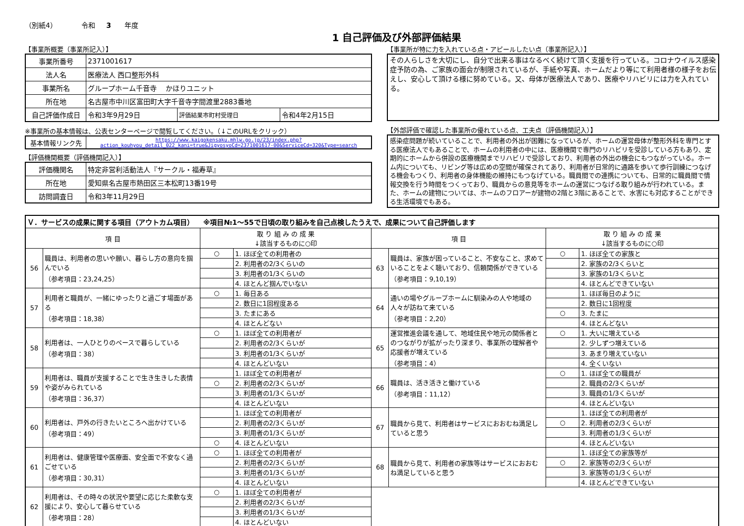（別紙4） 令和 3 年度
1 自己評価及び外部評価結果
【事業所概要（事業所記入）】
| 事業所番号 | 2371001617 | | |
| 法人名 | 医療法人 西口整形外科 | | |
| 事業所名 | グループホーム千音寺 かほりユニット | | |
| 所在地 | 名古屋市中川区富田町大字千音寺字間渡里2883番地 | | |
| 自己評価作成日 | 令和3年9月29日 | 評価結果市町村受理日 | 令和4年2月15日 |
※事業所の基本情報は、公表センターページで閲覧してください。（↓このURLをクリック）
| 基本情報リンク先 | https://www.kaigokensaku.mhlw.go.jp/23/index.php?action_kouhyou_detail_022_kani=true&JigyosyoCd=2371001617-00&ServiceCd=320&Type=search |
【評価機関概要（評価機関記入）】
| 評価機関名 | 特定非営利活動法人『サークル・福寿草』 |
| 所在地 | 愛知県名古屋市熱田区三本松町13番19号 |
| 訪問調査日 | 令和3年11月29日 |
【事業所が特に力を入れている点・アピールしたい点（事業所記入）】
その人らしさを大切にし、自分で出来る事はなるべく続けて頂く支援を行っている。コロナウイルス感染症予防の為、ご家族の面会が制限されているが、手紙や写真、ホームだより等にて利用者様の様子をお伝えし、安心して頂ける様に努めている。又、母体が医療法人であり、医療やリハビリには力を入れている。
【外部評価で確認した事業所の優れている点、工夫点（評価機関記入）】
感染症問題が続いていることで、利用者の外出が困難になっているが、ホームの運営母体が整形外科を専門とする医療法人でもあることで、ホームの利用者の中には、医療機関で専門のリハビリを受診している方もあり、定期的にホームから併設の医療機関までリハビリで受診しており、利用者の外出の機会にもつながっている。ホーム内についても、リビング等は広めの空間が確保されてあり、利用者が日常的に通路を歩いて歩行訓練につなげる機会もつくり、利用者の身体機能の維持にもつなげている。職員間での連携についても、日常的に職員間で情報交換を行う時間をつくっており、職員からの意見等をホームの運営につなげる取り組みが行われている。また、ホームの建物については、ホームのフロアーが建物の2階と3階にあることで、水害にも対応することができる生活環境でもある。
| Ｖ．サービスの成果に関する項目（アウトカム項目） ※項目№1～55で日頃の取り組みを自己点検したうえで、成果について自己評価します | | | | | | | |
| --- | --- | --- | --- | --- | --- | --- | --- |
| 項 目 | | 取 り 組 み の 成 果 ↓該当するものに○印 | | 項 目 | | 取 り 組 み の 成 果 ↓該当するものに○印 | |
| 56 | 職員は、利用者の思いや願い、暮らし方の意向を掴んでいる （参考項目：23,24,25） | ○ | 1. ほぼ全ての利用者の | 63 | 職員は、家族が困っていること、不安なこと、求めていることをよく聴いており、信頼関係ができている （参考項目：9,10,19） | ○ | 1. ほぼ全ての家族と |
| | | | 2. 利用者の2/3くらいの | | | | 2. 家族の2/3くらいと |
| | | | 3. 利用者の1/3くらいの | | | | 3. 家族の1/3くらいと |
| | | | 4. ほとんど掴んでいない | | | | 4. ほとんどできていない |
| 57 | 利用者と職員が、一緒にゆったりと過ごす場面がある （参考項目：18,38） | ○ | 1. 毎日ある | 64 | 通いの場やグループホームに馴染みの人や地域の人々が訪ねて来ている （参考項目：2,20） | | 1. ほぼ毎日のように |
| | | | 2. 数日に1回程度ある | | | | 2. 数日に1回程度 |
| | | | 3. たまにある | | | ○ | 3. たまに |
| | | | 4. ほとんどない | | | | 4. ほとんどない |
| 58 | 利用者は、一人ひとりのペースで暮らしている （参考項目：38） | ○ | 1. ほぼ全ての利用者が | 65 | 運営推進会議を通して、地域住民や地元の関係者とのつながりが拡がったり深まり、事業所の理解者や応援者が増えている （参考項目：4） | ○ | 1. 大いに増えている |
| | | | 2. 利用者の2/3くらいが | | | | 2. 少しずつ増えている |
| | | | 3. 利用者の1/3くらいが | | | | 3. あまり増えていない |
| | | | 4. ほとんどいない | | | | 4. 全くいない |
| 59 | 利用者は、職員が支援することで生き生きした表情や姿がみられている （参考項目：36,37） | | 1. ほぼ全ての利用者が | 66 | 職員は、活き活きと働けている （参考項目：11,12） | ○ | 1. ほぼ全ての職員が |
| | | ○ | 2. 利用者の2/3くらいが | | | | 2. 職員の2/3くらいが |
| | | | 3. 利用者の1/3くらいが | | | | 3. 職員の1/3くらいが |
| | | | 4. ほとんどいない | | | | 4. ほとんどいない |
| 60 | 利用者は、戸外の行きたいところへ出かけている （参考項目：49） | | 1. ほぼ全ての利用者が | 67 | 職員から見て、利用者はサービスにおおむね満足していると思う | | 1. ほぼ全ての利用者が |
| | | | 2. 利用者の2/3くらいが | | | ○ | 2. 利用者の2/3くらいが |
| | | | 3. 利用者の1/3くらいが | | | | 3. 利用者の1/3くらいが |
| | | ○ | 4. ほとんどいない | | | | 4. ほとんどいない |
| 61 | 利用者は、健康管理や医療面、安全面で不安なく過ごせている （参考項目：30,31） | ○ | 1. ほぼ全ての利用者が | 68 | 職員から見て、利用者の家族等はサービスにおおむね満足していると思う | | 1. ほぼ全ての家族等が |
| | | | 2. 利用者の2/3くらいが | | | ○ | 2. 家族等の2/3くらいが |
| | | | 3. 利用者の1/3くらいが | | | | 3. 家族等の1/3くらいが |
| | | | 4. ほとんどいない | | | | 4. ほとんどできていない |
| 62 | 利用者は、その時々の状況や要望に応じた柔軟な支援により、安心して暮らせている （参考項目：28） | ○ | 1. ほぼ全ての利用者が | | | | |
| | | | 2. 利用者の2/3くらいが | | | | |
| | | | 3. 利用者の1/3くらいが | | | | |
| | | | 4. ほとんどいない | | | | |